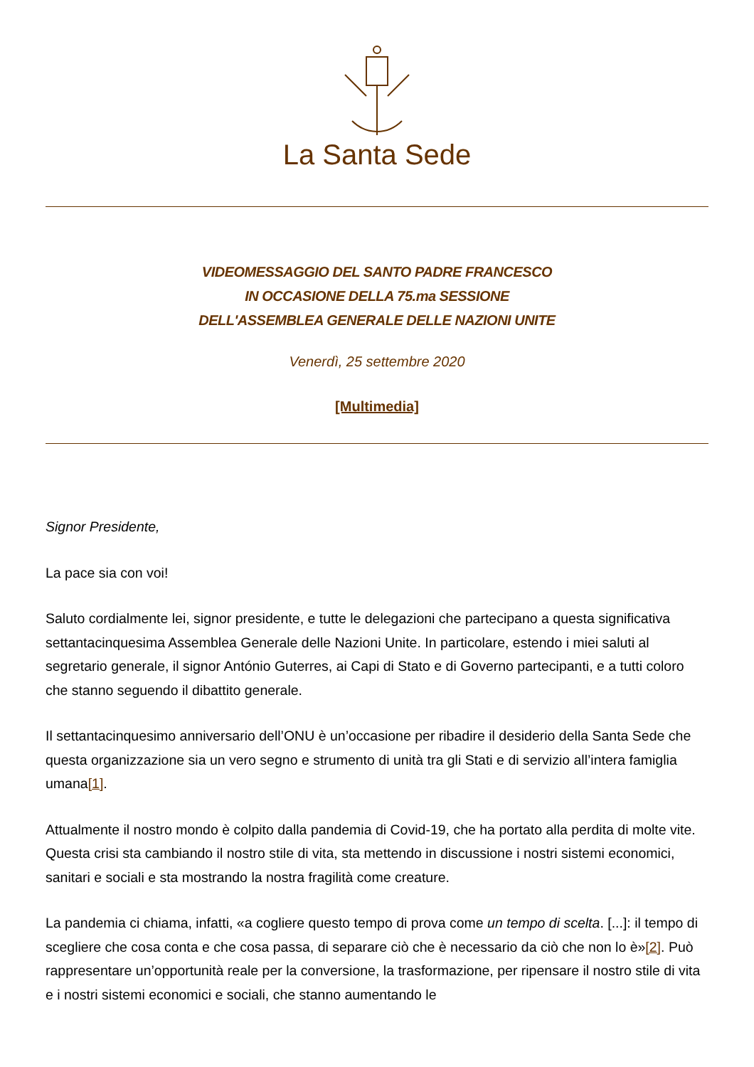La Santa Sede
VIDEOMESSAGGIO DEL SANTO PADRE FRANCESCO
IN OCCASIONE DELLA 75.ma SESSIONE
DELL'ASSEMBLEA GENERALE DELLE NAZIONI UNITE
Venerdì, 25 settembre 2020
[Multimedia]
Signor Presidente,
La pace sia con voi!
Saluto cordialmente lei, signor presidente, e tutte le delegazioni che partecipano a questa significativa settantacinquesima Assemblea Generale delle Nazioni Unite. In particolare, estendo i miei saluti al segretario generale, il signor António Guterres, ai Capi di Stato e di Governo partecipanti, e a tutti coloro che stanno seguendo il dibattito generale.
Il settantacinquesimo anniversario dell’ONU è un’occasione per ribadire il desiderio della Santa Sede che questa organizzazione sia un vero segno e strumento di unità tra gli Stati e di servizio all’intera famiglia umana[1].
Attualmente il nostro mondo è colpito dalla pandemia di Covid-19, che ha portato alla perdita di molte vite. Questa crisi sta cambiando il nostro stile di vita, sta mettendo in discussione i nostri sistemi economici, sanitari e sociali e sta mostrando la nostra fragilità come creature.
La pandemia ci chiama, infatti, «a cogliere questo tempo di prova come un tempo di scelta. [...]: il tempo di scegliere che cosa conta e che cosa passa, di separare ciò che è necessario da ciò che non lo è»[2]. Può rappresentare un’opportunità reale per la conversione, la trasformazione, per ripensare il nostro stile di vita e i nostri sistemi economici e sociali, che stanno aumentando le